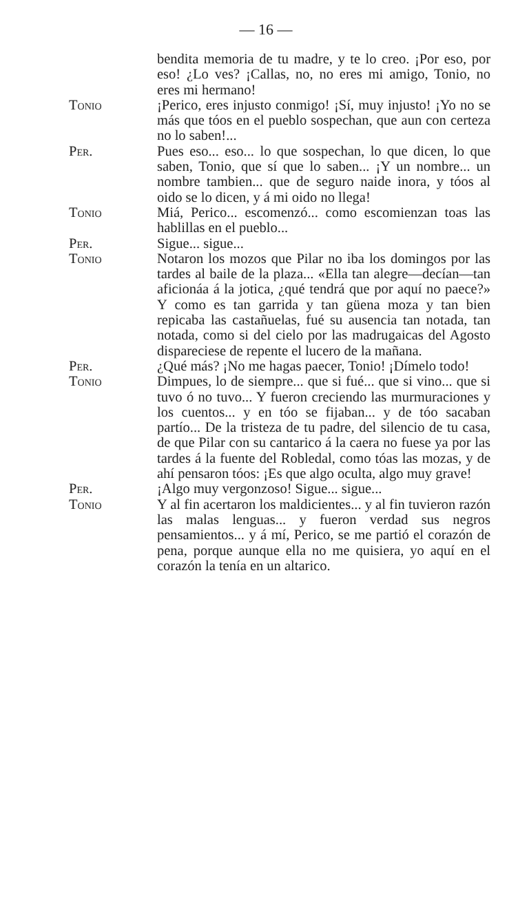— 16 —
bendita memoria de tu madre, y te lo creo. ¡Por eso, por eso! ¿Lo ves? ¡Callas, no, no eres mi amigo, Tonio, no eres mi hermano!
Tonio ¡Perico, eres injusto conmigo! ¡Sí, muy injusto! ¡Yo no se más que tóos en el pueblo sospechan, que aun con certeza no lo saben!...
Per. Pues eso... eso... lo que sospechan, lo que dicen, lo que saben, Tonio, que sí que lo saben... ¡Y un nombre... un nombre tambien... que de seguro naide inora, y tóos al oido se lo dicen, y á mi oido no llega!
Tonio Miá, Perico... escomenzó... como escomienzan toas las hablillas en el pueblo...
Per. Sigue... sigue...
Tonio Notaron los mozos que Pilar no iba los domingos por las tardes al baile de la plaza... «Ella tan alegre—decían—tan aficionáa á la jotica, ¿qué tendrá que por aquí no paece?» Y como es tan garrida y tan güena moza y tan bien repicaba las castañuelas, fué su ausencia tan notada, tan notada, como si del cielo por las madrugaicas del Agosto dispareciese de repente el lucero de la mañana.
Per. ¿Qué más? ¡No me hagas paecer, Tonio! ¡Dímelo todo!
Tonio Dimpues, lo de siempre... que si fué... que si vino... que si tuvo ó no tuvo... Y fueron creciendo las murmuraciones y los cuentos... y en tóo se fijaban... y de tóo sacaban partío... De la tristeza de tu padre, del silencio de tu casa, de que Pilar con su cantarico á la caera no fuese ya por las tardes á la fuente del Robledal, como tóas las mozas, y de ahí pensaron tóos: ¡Es que algo oculta, algo muy grave!
Per. ¡Algo muy vergonzoso! Sigue... sigue...
Tonio Y al fin acertaron los maldicientes... y al fin tuvieron razón las malas lenguas... y fueron verdad sus negros pensamientos... y á mí, Perico, se me partió el corazón de pena, porque aunque ella no me quisiera, yo aquí en el corazón la tenía en un altarico.